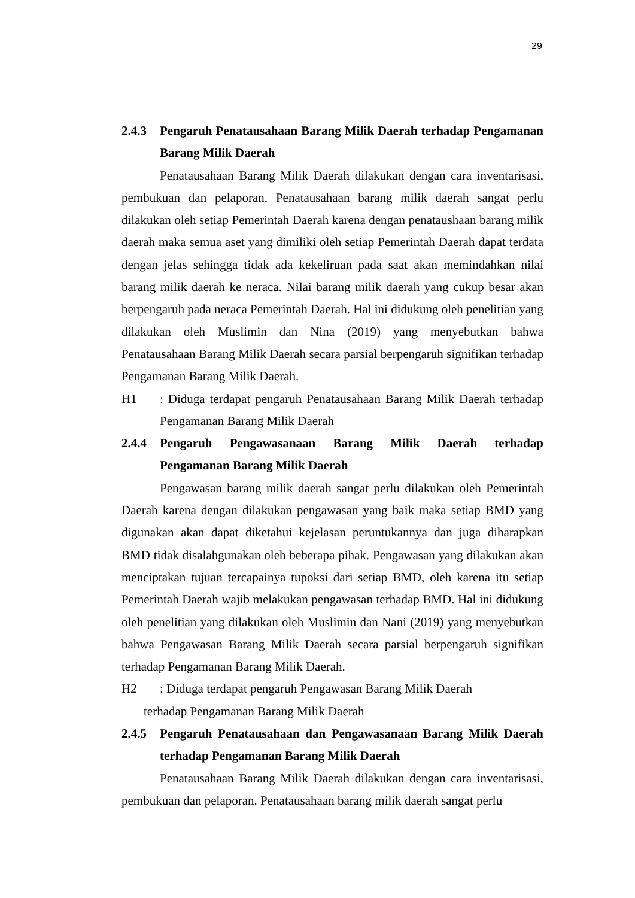29
2.4.3 Pengaruh Penatausahaan Barang Milik Daerah terhadap Pengamanan Barang Milik Daerah
Penatausahaan Barang Milik Daerah dilakukan dengan cara inventarisasi, pembukuan dan pelaporan. Penatausahaan barang milik daerah sangat perlu dilakukan oleh setiap Pemerintah Daerah karena dengan penataushaan barang milik daerah maka semua aset yang dimiliki oleh setiap Pemerintah Daerah dapat terdata dengan jelas sehingga tidak ada kekeliruan pada saat akan memindahkan nilai barang milik daerah ke neraca. Nilai barang milik daerah yang cukup besar akan berpengaruh pada neraca Pemerintah Daerah. Hal ini didukung oleh penelitian yang dilakukan oleh Muslimin dan Nina (2019) yang menyebutkan bahwa Penatausahaan Barang Milik Daerah secara parsial berpengaruh signifikan terhadap Pengamanan Barang Milik Daerah.
H1 : Diduga terdapat pengaruh Penatausahaan Barang Milik Daerah terhadap Pengamanan Barang Milik Daerah
2.4.4 Pengaruh Pengawasanaan Barang Milik Daerah terhadap Pengamanan Barang Milik Daerah
Pengawasan barang milik daerah sangat perlu dilakukan oleh Pemerintah Daerah karena dengan dilakukan pengawasan yang baik maka setiap BMD yang digunakan akan dapat diketahui kejelasan peruntukannya dan juga diharapkan BMD tidak disalahgunakan oleh beberapa pihak. Pengawasan yang dilakukan akan menciptakan tujuan tercapainya tupoksi dari setiap BMD, oleh karena itu setiap Pemerintah Daerah wajib melakukan pengawasan terhadap BMD. Hal ini didukung oleh penelitian yang dilakukan oleh Muslimin dan Nani (2019) yang menyebutkan bahwa Pengawasan Barang Milik Daerah secara parsial berpengaruh signifikan terhadap Pengamanan Barang Milik Daerah.
H2 : Diduga terdapat pengaruh Pengawasan Barang Milik Daerah
terhadap Pengamanan Barang Milik Daerah
2.4.5 Pengaruh Penatausahaan dan Pengawasanaan Barang Milik Daerah terhadap Pengamanan Barang Milik Daerah
Penatausahaan Barang Milik Daerah dilakukan dengan cara inventarisasi, pembukuan dan pelaporan. Penatausahaan barang milik daerah sangat perlu